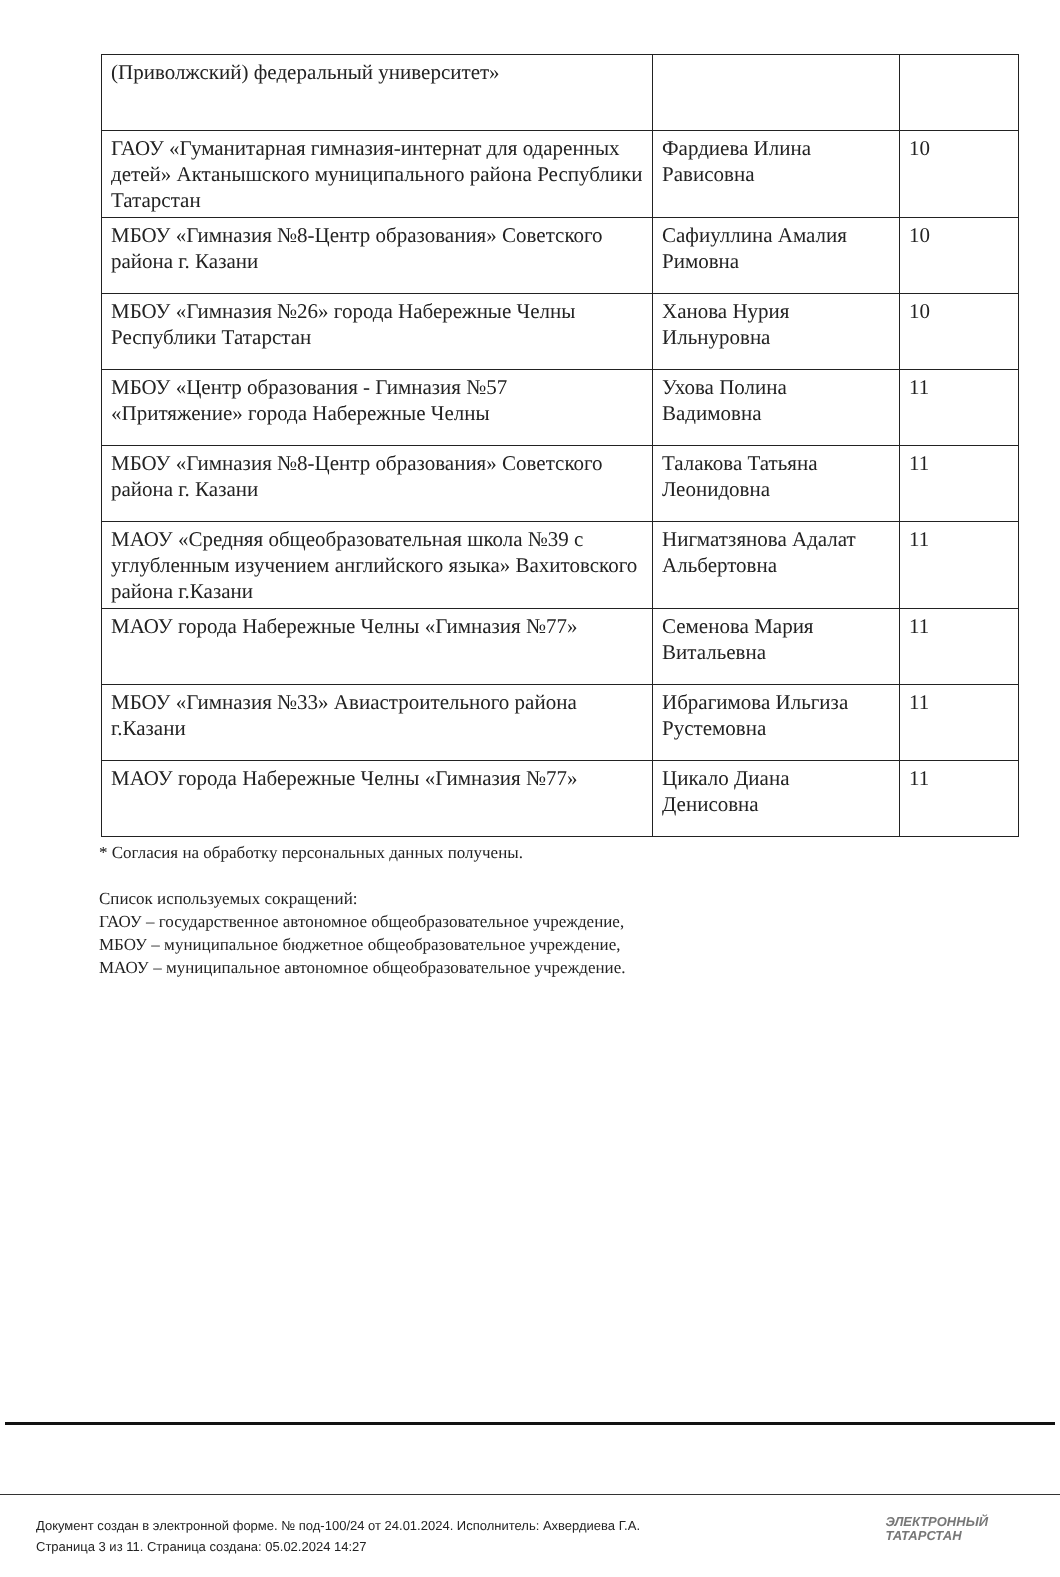| (Приволжский) федеральный университет» | | |
| ГАОУ «Гуманитарная гимназия-интернат для одаренных детей» Актанышского муниципального района Республики Татарстан | Фардиева Илина Рависовна | 10 |
| МБОУ «Гимназия №8-Центр образования» Советского района г. Казани | Сафиуллина Амалия Римовна | 10 |
| МБОУ «Гимназия №26» города Набережные Челны Республики Татарстан | Ханова Нурия Ильнуровна | 10 |
| МБОУ «Центр образования - Гимназия №57 «Притяжение» города Набережные Челны | Ухова Полина Вадимовна | 11 |
| МБОУ «Гимназия №8-Центр образования» Советского района г. Казани | Талакова Татьяна Леонидовна | 11 |
| МАОУ «Средняя общеобразовательная школа №39 с углубленным изучением английского языка» Вахитовского района г.Казани | Нигматзянова Адалат Альбертовна | 11 |
| МАОУ города Набережные Челны «Гимназия №77» | Семенова Мария Витальевна | 11 |
| МБОУ «Гимназия №33» Авиастроительного района г.Казани | Ибрагимова Ильгиза Рустемовна | 11 |
| МАОУ города Набережные Челны «Гимназия №77» | Цикало Диана Денисовна | 11 |
* Согласия на обработку персональных данных получены.
Список используемых сокращений:
ГАОУ – государственное автономное общеобразовательное учреждение,
МБОУ – муниципальное бюджетное общеобразовательное учреждение,
МАОУ – муниципальное автономное общеобразовательное учреждение.
Документ создан в электронной форме. № под-100/24 от 24.01.2024. Исполнитель: Ахвердиева Г.А.
Страница 3 из 11. Страница создана: 05.02.2024 14:27
ЭЛЕКТРОННЫЙ
ТАТАРСТАН